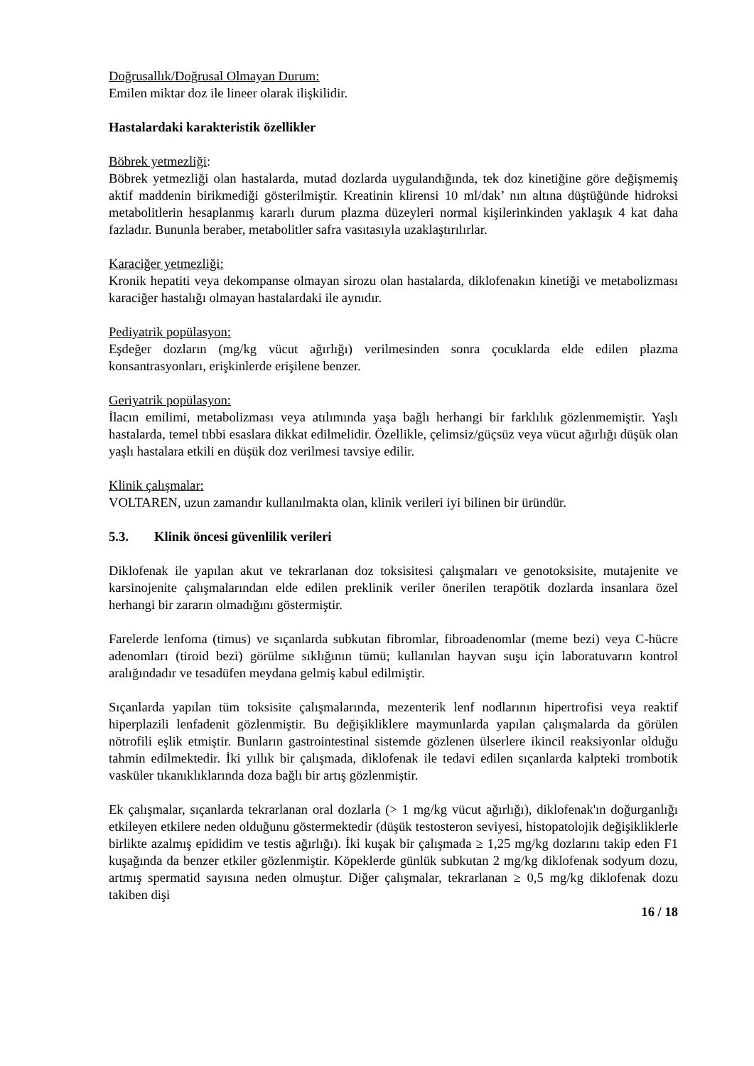Doğrusallık/Doğrusal Olmayan Durum:
Emilen miktar doz ile lineer olarak ilişkilidir.
Hastalardaki karakteristik özellikler
Böbrek yetmezliği:
Böbrek yetmezliği olan hastalarda, mutad dozlarda uygulandığında, tek doz kinetiğine göre değişmemiş aktif maddenin birikmediği gösterilmiştir. Kreatinin klirensi 10 ml/dak’ nın altına düştüğünde hidroksi metabolitlerin hesaplanmış kararlı durum plazma düzeyleri normal kişilerinkinden yaklaşık 4 kat daha fazladır. Bununla beraber, metabolitler safra vasıtasıyla uzaklaştırılırlar.
Karaciğer yetmezliği:
Kronik hepatiti veya dekompanse olmayan sirozu olan hastalarda, diklofenakın kinetiği ve metabolizması karaciğer hastalığı olmayan hastalardaki ile aynıdır.
Pediyatrik popülasyon:
Eşdeğer dozların (mg/kg vücut ağırlığı) verilmesinden sonra çocuklarda elde edilen plazma konsantrasyonları, erişkinlerde erişilene benzer.
Geriyatrik popülasyon:
İlacın emilimi, metabolizması veya atılımında yaşa bağlı herhangi bir farklılık gözlenmemiştir. Yaşlı hastalarda, temel tıbbi esaslara dikkat edilmelidir. Özellikle, çelimsiz/güçsüz veya vücut ağırlığı düşük olan yaşlı hastalara etkili en düşük doz verilmesi tavsiye edilir.
Klinik çalışmalar:
VOLTAREN, uzun zamandır kullanılmakta olan, klinik verileri iyi bilinen bir üründür.
5.3. Klinik öncesi güvenlilik verileri
Diklofenak ile yapılan akut ve tekrarlanan doz toksisitesi çalışmaları ve genotoksisite, mutajenite ve karsinojenite çalışmalarından elde edilen preklinik veriler önerilen terapötik dozlarda insanlara özel herhangi bir zararın olmadığını göstermiştir.
Farelerde lenfoma (timus) ve sıçanlarda subkutan fibromlar, fibroadenomlar (meme bezi) veya C-hücre adenomları (tiroid bezi) görülme sıklığının tümü; kullanılan hayvan suşu için laboratuvarın kontrol aralığındadır ve tesadüfen meydana gelmiş kabul edilmiştir.
Sıçanlarda yapılan tüm toksisite çalışmalarında, mezenterik lenf nodlarının hipertrofisi veya reaktif hiperplazili lenfadenit gözlenmiştir. Bu değişikliklere maymunlarda yapılan çalışmalarda da görülen nötrofili eşlik etmiştir. Bunların gastrointestinal sistemde gözlenen ülserlere ikincil reaksiyonlar olduğu tahmin edilmektedir. İki yıllık bir çalışmada, diklofenak ile tedavi edilen sıçanlarda kalpteki trombotik vasküler tıkanıklıklarında doza bağlı bir artış gözlenmiştir.
Ek çalışmalar, sıçanlarda tekrarlanan oral dozlarla (> 1 mg/kg vücut ağırlığı), diklofenak'ın doğurganlığı etkileyen etkilere neden olduğunu göstermektedir (düşük testosteron seviyesi, histopatolojik değişikliklerle birlikte azalmış epididim ve testis ağırlığı). İki kuşak bir çalışmada ≥ 1,25 mg/kg dozlarını takip eden F1 kuşağında da benzer etkiler gözlenmiştir. Köpeklerde günlük subkutan 2 mg/kg diklofenak sodyum dozu, artmış spermatid sayısına neden olmuştur. Diğer çalışmalar, tekrarlanan ≥ 0,5 mg/kg diklofenak dozu takiben dişi
16 / 18